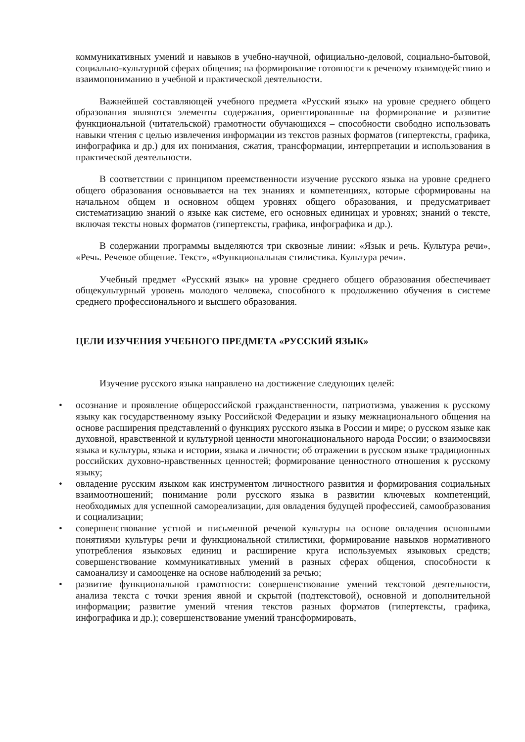коммуникативных умений и навыков в учебно-научной, официально-деловой, социально-бытовой, социально-культурной сферах общения; на формирование готовности к речевому взаимодействию и взаимопониманию в учебной и практической деятельности.
Важнейшей составляющей учебного предмета «Русский язык» на уровне среднего общего образования являются элементы содержания, ориентированные на формирование и развитие функциональной (читательской) грамотности обучающихся – способности свободно использовать навыки чтения с целью извлечения информации из текстов разных форматов (гипертексты, графика, инфографика и др.) для их понимания, сжатия, трансформации, интерпретации и использования в практической деятельности.
В соответствии с принципом преемственности изучение русского языка на уровне среднего общего образования основывается на тех знаниях и компетенциях, которые сформированы на начальном общем и основном общем уровнях общего образования, и предусматривает систематизацию знаний о языке как системе, его основных единицах и уровнях; знаний о тексте, включая тексты новых форматов (гипертексты, графика, инфографика и др.).
В содержании программы выделяются три сквозные линии: «Язык и речь. Культура речи», «Речь. Речевое общение. Текст», «Функциональная стилистика. Культура речи».
Учебный предмет «Русский язык» на уровне среднего общего образования обеспечивает общекультурный уровень молодого человека, способного к продолжению обучения в системе среднего профессионального и высшего образования.
ЦЕЛИ ИЗУЧЕНИЯ УЧЕБНОГО ПРЕДМЕТА «РУССКИЙ ЯЗЫК»
Изучение русского языка направлено на достижение следующих целей:
• осознание и проявление общероссийской гражданственности, патриотизма, уважения к русскому языку как государственному языку Российской Федерации и языку межнационального общения на основе расширения представлений о функциях русского языка в России и мире; о русском языке как духовной, нравственной и культурной ценности многонационального народа России; о взаимосвязи языка и культуры, языка и истории, языка и личности; об отражении в русском языке традиционных российских духовно-нравственных ценностей; формирование ценностного отношения к русскому языку;
• овладение русским языком как инструментом личностного развития и формирования социальных взаимоотношений; понимание роли русского языка в развитии ключевых компетенций, необходимых для успешной самореализации, для овладения будущей профессией, самообразования и социализации;
• совершенствование устной и письменной речевой культуры на основе овладения основными понятиями культуры речи и функциональной стилистики, формирование навыков нормативного употребления языковых единиц и расширение круга используемых языковых средств; совершенствование коммуникативных умений в разных сферах общения, способности к самоанализу и самооценке на основе наблюдений за речью;
• развитие функциональной грамотности: совершенствование умений текстовой деятельности, анализа текста с точки зрения явной и скрытой (подтекстовой), основной и дополнительной информации; развитие умений чтения текстов разных форматов (гипертексты, графика, инфографика и др.); совершенствование умений трансформировать,